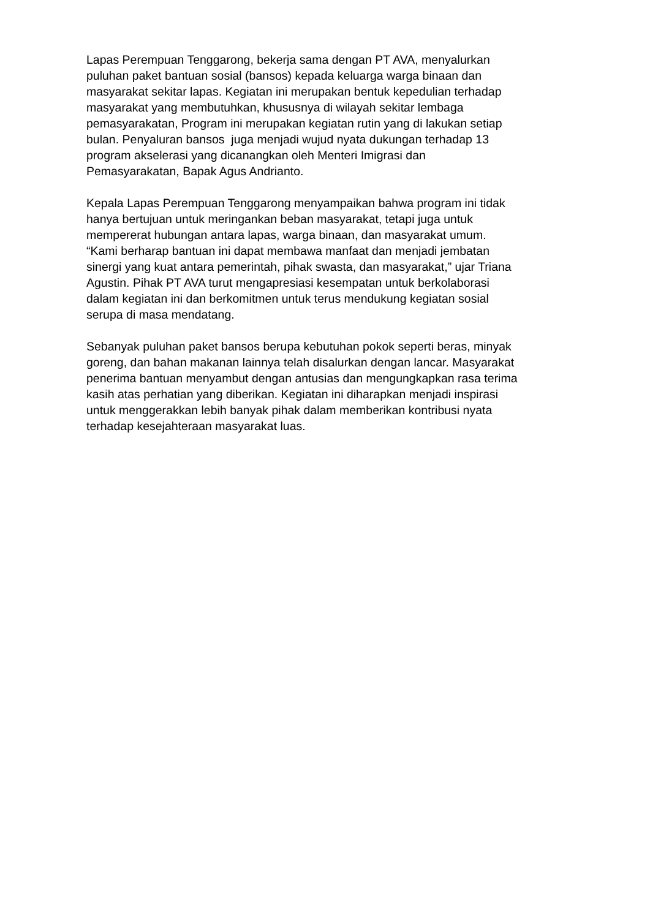Lapas Perempuan Tenggarong, bekerja sama dengan PT AVA, menyalurkan
puluhan paket bantuan sosial (bansos) kepada keluarga warga binaan dan
masyarakat sekitar lapas. Kegiatan ini merupakan bentuk kepedulian terhadap
masyarakat yang membutuhkan, khususnya di wilayah sekitar lembaga
pemasyarakatan, Program ini merupakan kegiatan rutin yang di lakukan setiap
bulan. Penyaluran bansos juga menjadi wujud nyata dukungan terhadap 13
program akselerasi yang dicanangkan oleh Menteri Imigrasi dan
Pemasyarakatan, Bapak Agus Andrianto.
Kepala Lapas Perempuan Tenggarong menyampaikan bahwa program ini tidak
hanya bertujuan untuk meringankan beban masyarakat, tetapi juga untuk
mempererat hubungan antara lapas, warga binaan, dan masyarakat umum.
“Kami berharap bantuan ini dapat membawa manfaat dan menjadi jembatan
sinergi yang kuat antara pemerintah, pihak swasta, dan masyarakat,” ujar Triana
Agustin. Pihak PT AVA turut mengapresiasi kesempatan untuk berkolaborasi
dalam kegiatan ini dan berkomitmen untuk terus mendukung kegiatan sosial
serupa di masa mendatang.
Sebanyak puluhan paket bansos berupa kebutuhan pokok seperti beras, minyak
goreng, dan bahan makanan lainnya telah disalurkan dengan lancar. Masyarakat
penerima bantuan menyambut dengan antusias dan mengungkapkan rasa terima
kasih atas perhatian yang diberikan. Kegiatan ini diharapkan menjadi inspirasi
untuk menggerakkan lebih banyak pihak dalam memberikan kontribusi nyata
terhadap kesejahteraan masyarakat luas.